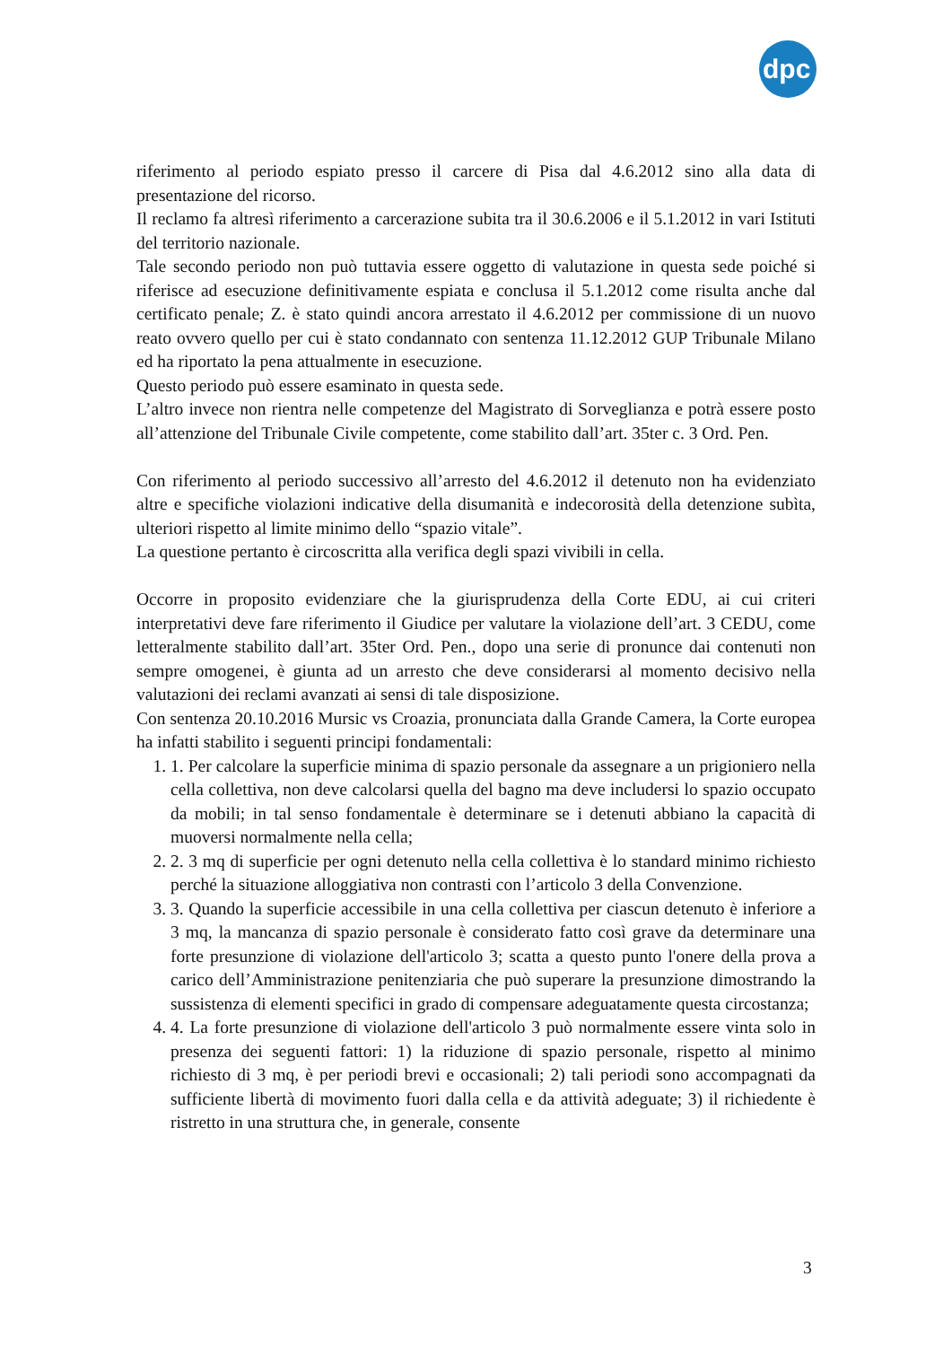dpc
riferimento al periodo espiato presso il carcere di Pisa dal 4.6.2012 sino alla data di presentazione del ricorso.
Il reclamo fa altresì riferimento a carcerazione subita tra il 30.6.2006 e il 5.1.2012 in vari Istituti del territorio nazionale.
Tale secondo periodo non può tuttavia essere oggetto di valutazione in questa sede poiché si riferisce ad esecuzione definitivamente espiata e conclusa il 5.1.2012 come risulta anche dal certificato penale; Z. è stato quindi ancora arrestato il 4.6.2012 per commissione di un nuovo reato ovvero quello per cui è stato condannato con sentenza 11.12.2012 GUP Tribunale Milano ed ha riportato la pena attualmente in esecuzione.
Questo periodo può essere esaminato in questa sede.
L’altro invece non rientra nelle competenze del Magistrato di Sorveglianza e potrà essere posto all’attenzione del Tribunale Civile competente, come stabilito dall’art. 35ter c. 3 Ord. Pen.
Con riferimento al periodo successivo all’arresto del 4.6.2012 il detenuto non ha evidenziato altre e specifiche violazioni indicative della disumanità e indecorosità della detenzione subìta, ulteriori rispetto al limite minimo dello “spazio vitale”.
La questione pertanto è circoscritta alla verifica degli spazi vivibili in cella.
Occorre in proposito evidenziare che la giurisprudenza della Corte EDU, ai cui criteri interpretativi deve fare riferimento il Giudice per valutare la violazione dell’art. 3 CEDU, come letteralmente stabilito dall’art. 35ter Ord. Pen., dopo una serie di pronunce dai contenuti non sempre omogenei, è giunta ad un arresto che deve considerarsi al momento decisivo nella valutazioni dei reclami avanzati ai sensi di tale disposizione.
Con sentenza 20.10.2016 Mursic vs Croazia, pronunciata dalla Grande Camera, la Corte europea ha infatti stabilito i seguenti principi fondamentali:
1. Per calcolare la superficie minima di spazio personale da assegnare a un prigioniero nella cella collettiva, non deve calcolarsi quella del bagno ma deve includersi lo spazio occupato da mobili; in tal senso fondamentale è determinare se i detenuti abbiano la capacità di muoversi normalmente nella cella;
2. 3 mq di superficie per ogni detenuto nella cella collettiva è lo standard minimo richiesto perché la situazione alloggiativa non contrasti con l’articolo 3 della Convenzione.
3. Quando la superficie accessibile in una cella collettiva per ciascun detenuto è inferiore a 3 mq, la mancanza di spazio personale è considerato fatto così grave da determinare una forte presunzione di violazione dell'articolo 3; scatta a questo punto l'onere della prova a carico dell’Amministrazione penitenziaria che può superare la presunzione dimostrando la sussistenza di elementi specifici in grado di compensare adeguatamente questa circostanza;
4. La forte presunzione di violazione dell'articolo 3 può normalmente essere vinta solo in presenza dei seguenti fattori: 1) la riduzione di spazio personale, rispetto al minimo richiesto di 3 mq, è per periodi brevi e occasionali; 2) tali periodi sono accompagnati da sufficiente libertà di movimento fuori dalla cella e da attività adeguate; 3) il richiedente è ristretto in una struttura che, in generale, consente
3